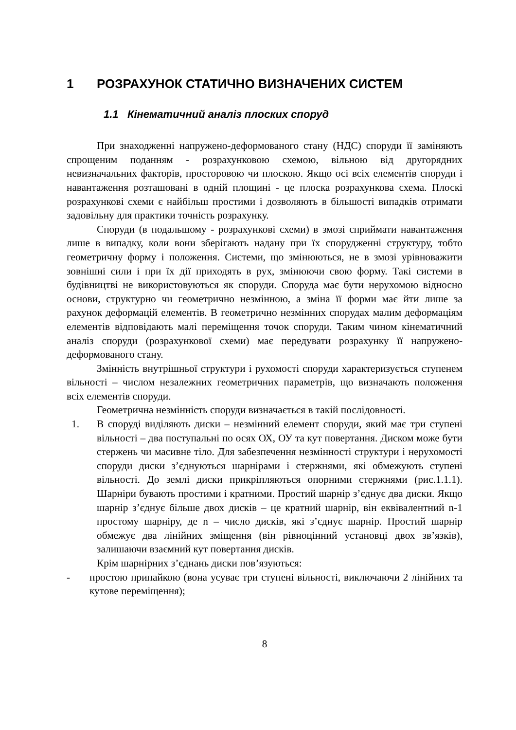1 РОЗРАХУНОК СТАТИЧНО ВИЗНАЧЕНИХ СИСТЕМ
1.1 Кінематичний аналіз плоских споруд
При знаходженні напружено-деформованого стану (НДС) споруди її заміняють спрощеним поданням - розрахунковою схемою, вільною від другорядних невизначальних факторів, просторовою чи плоскою. Якщо осі всіх елементів споруди і навантаження розташовані в одній площині - це плоска розрахункова схема. Плоскі розрахункові схеми є найбільш простими і дозволяють в більшості випадків отримати задовільну для практики точність розрахунку.
Споруди (в подальшому - розрахункові схеми) в змозі сприймати навантаження лише в випадку, коли вони зберігають надану при їх спорудженні структуру, тобто геометричну форму і положення. Системи, що змінюються, не в змозі урівноважити зовнішні сили і при їх дії приходять в рух, змінюючи свою форму. Такі системи в будівництві не використовуються як споруди. Споруда має бути нерухомою відносно основи, структурно чи геометрично незмінною, а зміна її форми має йти лише за рахунок деформацій елементів. В геометрично незмінних спорудах малим деформаціям елементів відповідають малі переміщення точок споруди. Таким чином кінематичний аналіз споруди (розрахункової схеми) має передувати розрахунку її напружено-деформованого стану.
Змінність внутрішньої структури і рухомості споруди характеризується ступенем вільності – числом незалежних геометричних параметрів, що визначають положення всіх елементів споруди.
Геометрична незмінність споруди визначається в такій послідовності.
1. В споруді виділяють диски – незмінний елемент споруди, який має три ступені вільності – два поступальні по осях ОХ, ОУ та кут повертання. Диском може бути стержень чи масивне тіло. Для забезпечення незмінності структури і нерухомості споруди диски з’єднуються шарнірами і стержнями, які обмежують ступені вільності. До землі диски прикріпляються опорними стержнями (рис.1.1.1). Шарніри бувають простими і кратними. Простий шарнір з’єднує два диски. Якщо шарнір з’єднує більше двох дисків – це кратний шарнір, він еквівалентний n-1 простому шарніру, де n – число дисків, які з’єднує шарнір. Простий шарнір обмежує два лінійних зміщення (він рівноцінний установці двох зв’язків), залишаючи взаємний кут повертання дисків.
Крім шарнірних з’єднань диски пов’язуються:
- простою припайкою (вона усуває три ступені вільності, виключаючи 2 лінійних та кутове переміщення);
8